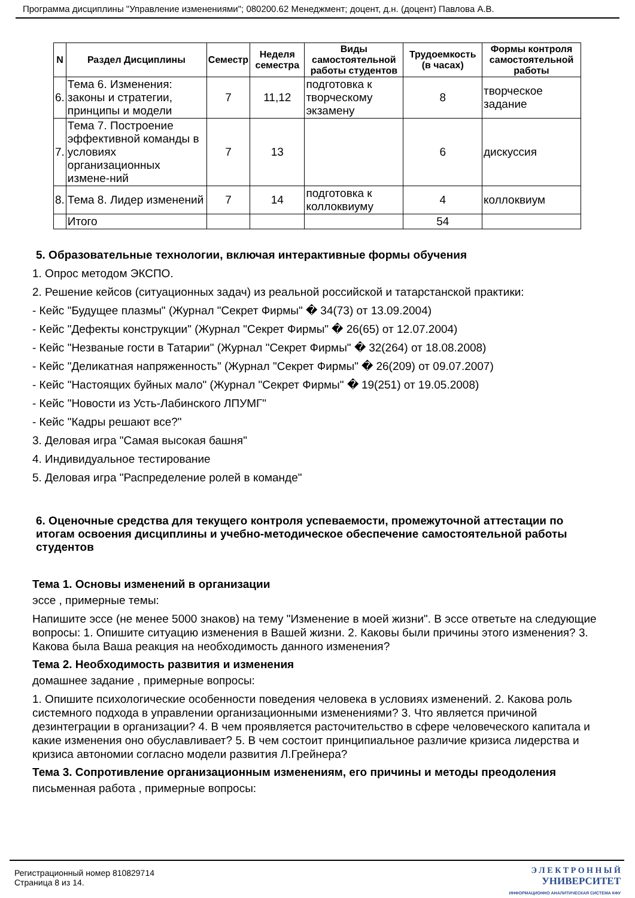Программа дисциплины "Управление изменениями"; 080200.62 Менеджмент; доцент, д.н. (доцент) Павлова А.В.
| N | Раздел Дисциплины | Семестр | Неделя семестра | Виды самостоятельной работы студентов | Трудоемкость (в часах) | Формы контроля самостоятельной работы |
| --- | --- | --- | --- | --- | --- | --- |
| 6. | Тема 6. Изменения: законы и стратегии, принципы и модели | 7 | 11,12 | подготовка к творческому экзамену | 8 | творческое задание |
| 7. | Тема 7. Построение эффективной команды в условиях организационных измене-ний | 7 | 13 | | 6 | дискуссия |
| 8. | Тема 8. Лидер изменений | 7 | 14 | подготовка к коллоквиуму | 4 | коллоквиум |
| | Итого | | | | 54 | |
5. Образовательные технологии, включая интерактивные формы обучения
1. Опрос методом ЭКСПО.
2. Решение кейсов (ситуационных задач) из реальной российской и татарстанской практики:
- Кейс "Будущее плазмы" (Журнал "Секрет Фирмы" � 34(73) от 13.09.2004)
- Кейс "Дефекты конструкции" (Журнал "Секрет Фирмы" � 26(65) от 12.07.2004)
- Кейс "Незваные гости в Татарии" (Журнал "Секрет Фирмы" � 32(264) от 18.08.2008)
- Кейс "Деликатная напряженность" (Журнал "Секрет Фирмы" � 26(209) от 09.07.2007)
- Кейс "Настоящих буйных мало" (Журнал "Секрет Фирмы" � 19(251) от 19.05.2008)
- Кейс "Новости из Усть-Лабинского ЛПУМГ"
- Кейс "Кадры решают все?"
3. Деловая игра "Самая высокая башня"
4. Индивидуальное тестирование
5. Деловая игра "Распределение ролей в команде"
6. Оценочные средства для текущего контроля успеваемости, промежуточной аттестации по итогам освоения дисциплины и учебно-методическое обеспечение самостоятельной работы студентов
Тема 1. Основы изменений в организации
эссе , примерные темы:
Напишите эссе (не менее 5000 знаков) на тему "Изменение в моей жизни". В эссе ответьте на следующие вопросы: 1. Опишите ситуацию изменения в Вашей жизни. 2. Каковы были причины этого изменения? 3. Какова была Ваша реакция на необходимость данного изменения?
Тема 2. Необходимость развития и изменения
домашнее задание , примерные вопросы:
1. Опишите психологические особенности поведения человека в условиях изменений. 2. Какова роль системного подхода в управлении организационными изменениями? 3. Что является причиной дезинтеграции в организации? 4. В чем проявляется расточительство в сфере человеческого капитала и какие изменения оно обуславливает? 5. В чем состоит принципиальное различие кризиса лидерства и кризиса автономии согласно модели развития Л.Грейнера?
Тема 3. Сопротивление организационным изменениям, его причины и методы преодоления
письменная работа , примерные вопросы:
Регистрационный номер 810829714
Страница 8 из 14.
Э Л Е К Т Р О Н Н Ы Й
УНИВЕРСИТЕТ
ИНФОРМАЦИОННО АНАЛИТИЧЕСКАЯ СИСТЕМА КФУ